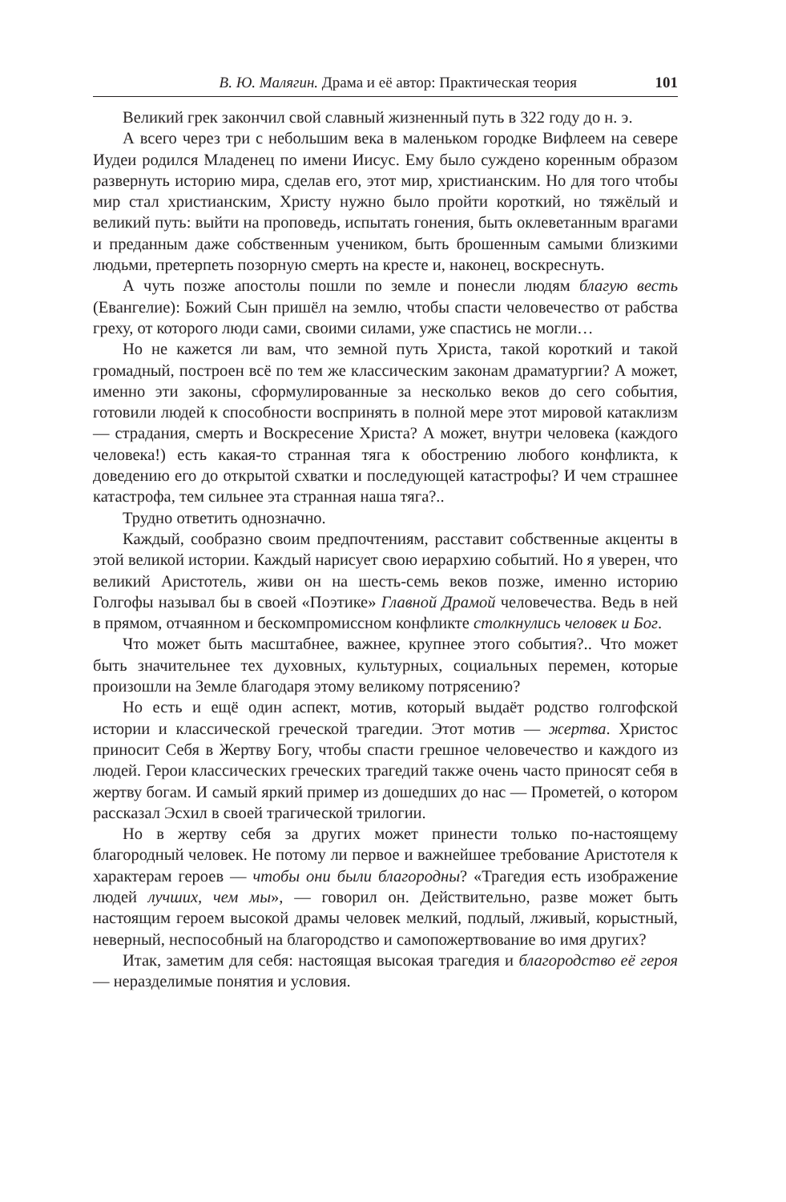В. Ю. Малягин. Драма и её автор: Практическая теория 101
Великий грек закончил свой славный жизненный путь в 322 году до н. э.
А всего через три с небольшим века в маленьком городке Вифлеем на севере Иудеи родился Младенец по имени Иисус. Ему было суждено коренным образом развернуть историю мира, сделав его, этот мир, христианским. Но для того чтобы мир стал христианским, Христу нужно было пройти короткий, но тяжёлый и великий путь: выйти на проповедь, испытать гонения, быть оклеветанным врагами и преданным даже собственным учеником, быть брошенным самыми близкими людьми, претерпеть позорную смерть на кресте и, наконец, воскреснуть.
А чуть позже апостолы пошли по земле и понесли людям благую весть (Евангелие): Божий Сын пришёл на землю, чтобы спасти человечество от рабства греху, от которого люди сами, своими силами, уже спастись не могли…
Но не кажется ли вам, что земной путь Христа, такой короткий и такой громадный, построен всё по тем же классическим законам драматургии? А может, именно эти законы, сформулированные за несколько веков до сего события, готовили людей к способности воспринять в полной мере этот мировой катаклизм — страдания, смерть и Воскресение Христа? А может, внутри человека (каждого человека!) есть какая-то странная тяга к обострению любого конфликта, к доведению его до открытой схватки и последующей катастрофы? И чем страшнее катастрофа, тем сильнее эта странная наша тяга?..
Трудно ответить однозначно.
Каждый, сообразно своим предпочтениям, расставит собственные акценты в этой великой истории. Каждый нарисует свою иерархию событий. Но я уверен, что великий Аристотель, живи он на шесть-семь веков позже, именно историю Голгофы называл бы в своей «Поэтике» Главной Драмой человечества. Ведь в ней в прямом, отчаянном и бескомпромиссном конфликте столкнулись человек и Бог.
Что может быть масштабнее, важнее, крупнее этого события?.. Что может быть значительнее тех духовных, культурных, социальных перемен, которые произошли на Земле благодаря этому великому потрясению?
Но есть и ещё один аспект, мотив, который выдаёт родство голгофской истории и классической греческой трагедии. Этот мотив — жертва. Христос приносит Себя в Жертву Богу, чтобы спасти грешное человечество и каждого из людей. Герои классических греческих трагедий также очень часто приносят себя в жертву богам. И самый яркий пример из дошедших до нас — Прометей, о котором рассказал Эсхил в своей трагической трилогии.
Но в жертву себя за других может принести только по-настоящему благородный человек. Не потому ли первое и важнейшее требование Аристотеля к характерам героев — чтобы они были благородны? «Трагедия есть изображение людей лучших, чем мы», — говорил он. Действительно, разве может быть настоящим героем высокой драмы человек мелкий, подлый, лживый, корыстный, неверный, неспособный на благородство и самопожертвование во имя других?
Итак, заметим для себя: настоящая высокая трагедия и благородство её героя — неразделимые понятия и условия.